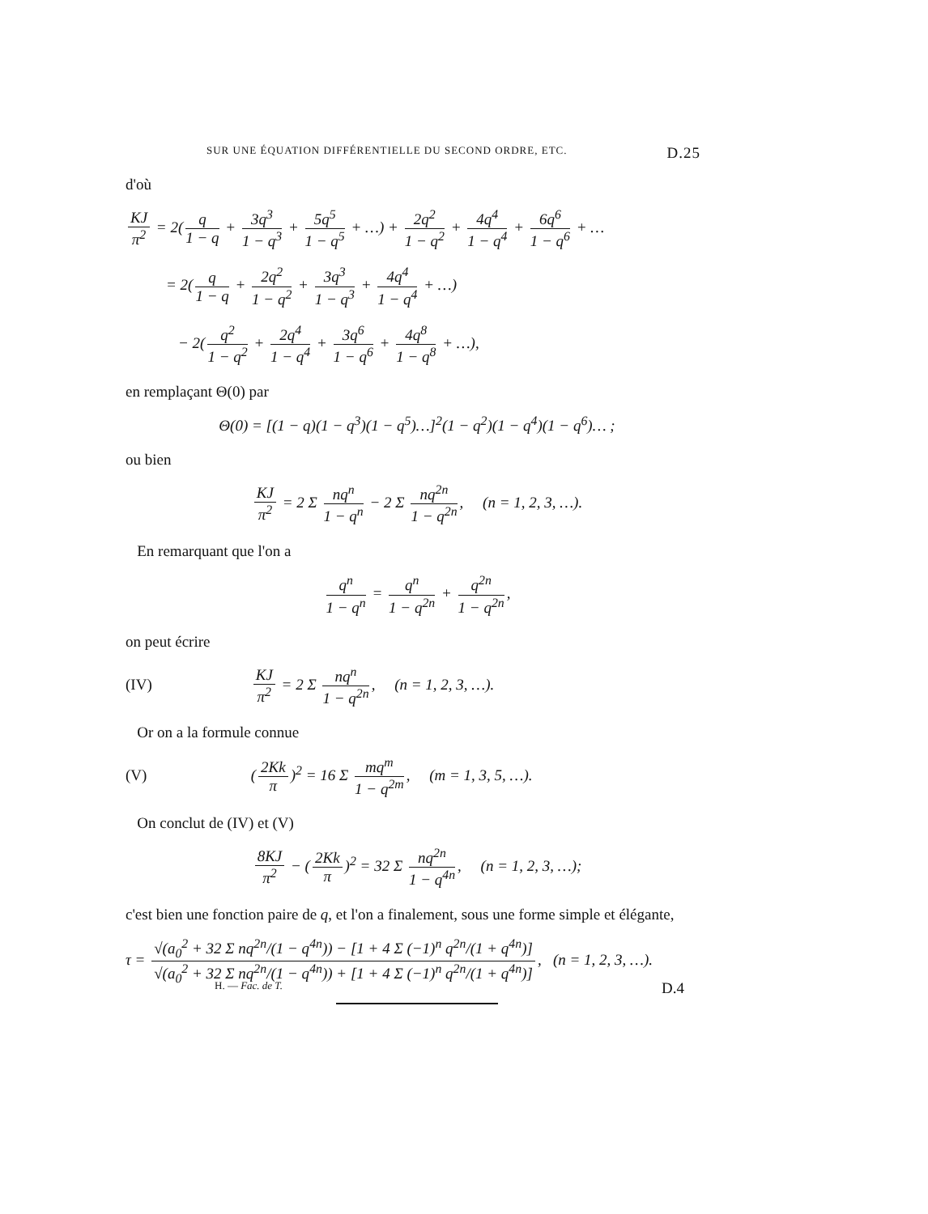SUR UNE ÉQUATION DIFFÉRENTIELLE DU SECOND ORDRE, ETC. D.25
d'où
KJ π<sup>2</sup> = 2(q 1 − q + 3q<sup>3</sup> 1 − q<sup>3</sup> + 5q<sup>5</sup> 1 − q<sup>5</sup> + …) + 2q<sup>2</sup> 1 − q<sup>2</sup> + 4q<sup>4</sup> 1 − q<sup>4</sup> + 6q<sup>6</sup> 1 − q<sup>6</sup> + …
= 2(q 1 − q + 2q<sup>2</sup> 1 − q<sup>2</sup> + 3q<sup>3</sup> 1 − q<sup>3</sup> + 4q<sup>4</sup> 1 − q<sup>4</sup> + …)
− 2(q<sup>2</sup> 1 − q<sup>2</sup> + 2q<sup>4</sup> 1 − q<sup>4</sup> + 3q<sup>6</sup> 1 − q<sup>6</sup> + 4q<sup>8</sup> 1 − q<sup>8</sup> + …),
en remplaçant Θ(0) par
Θ(0) = [(1 − q)(1 − q<sup>3</sup>)(1 − q<sup>5</sup>)…]<sup>2</sup>(1 − q<sup>2</sup>)(1 − q<sup>4</sup>)(1 − q<sup>6</sup>)… ;
ou bien
KJ π<sup>2</sup> = 2 Σ nq<sup>n</sup> 1 − q<sup>n</sup> − 2 Σ nq<sup>2n</sup> 1 − q<sup>2n</sup>, (n = 1, 2, 3, …).
En remarquant que l'on a
q<sup>n</sup> 1 − q<sup>n</sup> = q<sup>n</sup> 1 − q<sup>2n</sup> + q<sup>2n</sup> 1 − q<sup>2n</sup>,
on peut écrire
(IV) KJ π<sup>2</sup> = 2 Σ nq<sup>n</sup> 1 − q<sup>2n</sup>, (n = 1, 2, 3, …).
Or on a la formule connue
(V) (2Kk π)<sup>2</sup> = 16 Σ mq<sup>m</sup> 1 − q<sup>2m</sup>, (m = 1, 3, 5, …).
On conclut de (IV) et (V)
8KJ π<sup>2</sup> − (2Kk π)<sup>2</sup> = 32 Σ nq<sup>2n</sup> 1 − q<sup>4n</sup>, (n = 1, 2, 3, …);
c'est bien une fonction paire de q, et l'on a finalement, sous une forme simple et élégante,
τ = √(a<sub>0</sub><sup>2</sup> + 32 Σ nq<sup>2n</sup>/(1 − q<sup>4n</sup>)) − [1 + 4 Σ (−1)<sup>n</sup> q<sup>2n</sup>/(1 + q<sup>4n</sup>)] √(a<sub>0</sub><sup>2</sup> + 32 Σ nq<sup>2n</sup>/(1 − q<sup>4n</sup>)) + [1 + 4 Σ (−1)<sup>n</sup> q<sup>2n</sup>/(1 + q<sup>4n</sup>)], (n = 1, 2, 3, …).
H. — Fac. de T. D.4